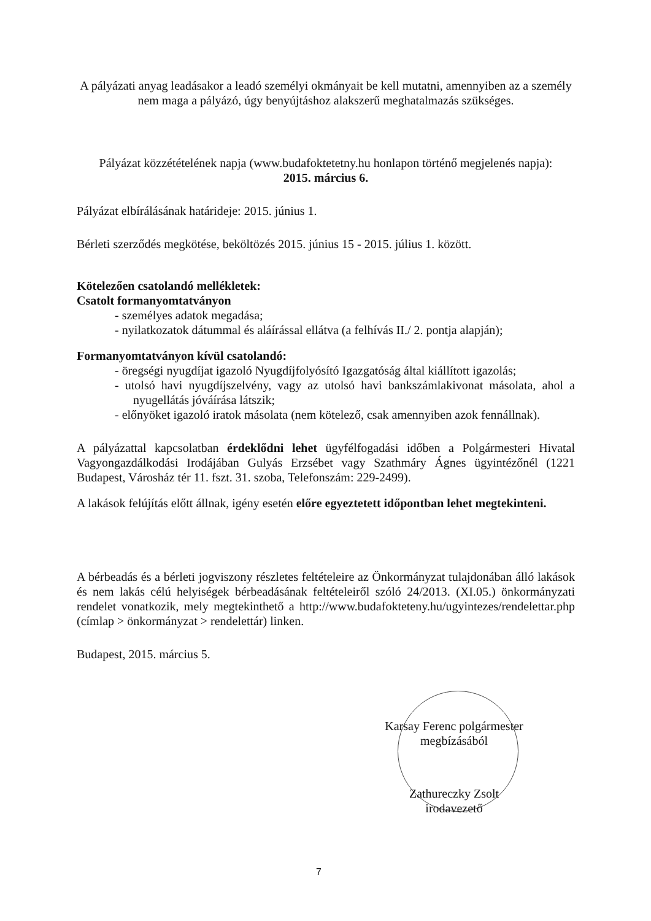A pályázati anyag leadásakor a leadó személyi okmányait be kell mutatni, amennyiben az a személy nem maga a pályázó, úgy benyújtáshoz alakszerű meghatalmazás szükséges.
Pályázat közzétételének napja (www.budafoktetetny.hu honlapon történő megjelenés napja):
2015. március 6.
Pályázat elbírálásának határideje: 2015. június 1.
Bérleti szerződés megkötése, beköltözés 2015. június 15 - 2015. július 1. között.
Kötelezően csatolandó mellékletek:
Csatolt formanyomtatványon
- személyes adatok megadása;
- nyilatkozatok dátummal és aláírással ellátva (a felhívás II./ 2. pontja alapján);
Formanyomtatványon kívül csatolandó:
- öregségi nyugdíjat igazoló Nyugdíjfolyósító Igazgatóság által kiállított igazolás;
- utolsó havi nyugdíjszelvény, vagy az utolsó havi bankszámlakivonat másolata, ahol a nyugellátás jóváírása látszik;
- előnyöket igazoló iratok másolata (nem kötelező, csak amennyiben azok fennállnak).
A pályázattal kapcsolatban érdeklődni lehet ügyfélfogadási időben a Polgármesteri Hivatal Vagyongazdálkodási Irodájában Gulyás Erzsébet vagy Szathmáry Ágnes ügyintézőnél (1221 Budapest, Városház tér 11. fszt. 31. szoba, Telefonszám: 229-2499).
A lakások felújítás előtt állnak, igény esetén előre egyeztetett időpontban lehet megtekinteni.
A bérbeadás és a bérleti jogviszony részletes feltételeire az Önkormányzat tulajdonában álló lakások és nem lakás célú helyiségek bérbeadásának feltételeiről szóló 24/2013. (XI.05.) önkormányzati rendelet vonatkozik, mely megtekinthető a http://www.budafokteteny.hu/ugyintezes/rendelettar.php (címlap > önkormányzat > rendelettár) linken.
Budapest, 2015. március 5.
Karsay Ferenc polgármester
megbízásából
Zathureczky Zsolt
irodavezető
7